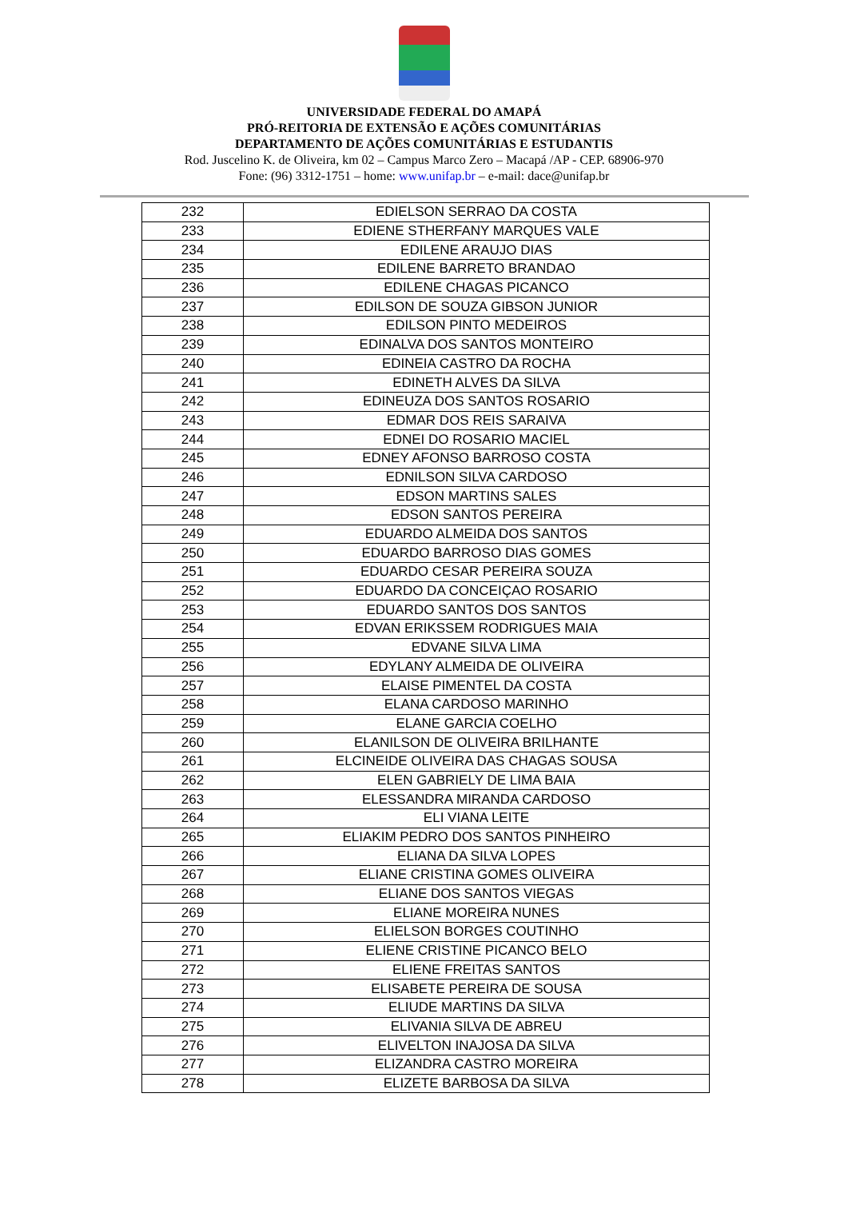UNIVERSIDADE FEDERAL DO AMAPÁ
PRÓ-REITORIA DE EXTENSÃO E AÇÕES COMUNITÁRIAS
DEPARTAMENTO DE AÇÕES COMUNITÁRIAS E ESTUDANTIS
Rod. Juscelino K. de Oliveira, km 02 – Campus Marco Zero – Macapá /AP - CEP. 68906-970
Fone: (96) 3312-1751 – home: www.unifap.br – e-mail: dace@unifap.br
| 232 | EDIELSON SERRAO DA COSTA |
| 233 | EDIENE STHERFANY MARQUES VALE |
| 234 | EDILENE ARAUJO DIAS |
| 235 | EDILENE BARRETO BRANDAO |
| 236 | EDILENE CHAGAS PICANCO |
| 237 | EDILSON DE SOUZA GIBSON JUNIOR |
| 238 | EDILSON PINTO MEDEIROS |
| 239 | EDINALVA DOS SANTOS MONTEIRO |
| 240 | EDINEIA CASTRO DA ROCHA |
| 241 | EDINETH ALVES DA SILVA |
| 242 | EDINEUZA DOS SANTOS ROSARIO |
| 243 | EDMAR DOS REIS SARAIVA |
| 244 | EDNEI DO ROSARIO MACIEL |
| 245 | EDNEY AFONSO BARROSO COSTA |
| 246 | EDNILSON SILVA CARDOSO |
| 247 | EDSON MARTINS SALES |
| 248 | EDSON SANTOS PEREIRA |
| 249 | EDUARDO ALMEIDA DOS SANTOS |
| 250 | EDUARDO BARROSO DIAS GOMES |
| 251 | EDUARDO CESAR PEREIRA SOUZA |
| 252 | EDUARDO DA CONCEIÇAO ROSARIO |
| 253 | EDUARDO SANTOS DOS SANTOS |
| 254 | EDVAN ERIKSSEM RODRIGUES MAIA |
| 255 | EDVANE SILVA LIMA |
| 256 | EDYLANY ALMEIDA DE OLIVEIRA |
| 257 | ELAISE PIMENTEL DA COSTA |
| 258 | ELANA CARDOSO MARINHO |
| 259 | ELANE GARCIA COELHO |
| 260 | ELANILSON DE OLIVEIRA BRILHANTE |
| 261 | ELCINEIDE OLIVEIRA DAS CHAGAS SOUSA |
| 262 | ELEN GABRIELY DE LIMA BAIA |
| 263 | ELESSANDRA MIRANDA CARDOSO |
| 264 | ELI VIANA LEITE |
| 265 | ELIAKIM PEDRO DOS SANTOS PINHEIRO |
| 266 | ELIANA DA SILVA LOPES |
| 267 | ELIANE CRISTINA GOMES OLIVEIRA |
| 268 | ELIANE DOS SANTOS VIEGAS |
| 269 | ELIANE MOREIRA NUNES |
| 270 | ELIELSON BORGES COUTINHO |
| 271 | ELIENE CRISTINE PICANCO BELO |
| 272 | ELIENE FREITAS SANTOS |
| 273 | ELISABETE PEREIRA DE SOUSA |
| 274 | ELIUDE MARTINS DA SILVA |
| 275 | ELIVANIA SILVA DE ABREU |
| 276 | ELIVELTON INAJOSA DA SILVA |
| 277 | ELIZANDRA CASTRO MOREIRA |
| 278 | ELIZETE BARBOSA DA SILVA |